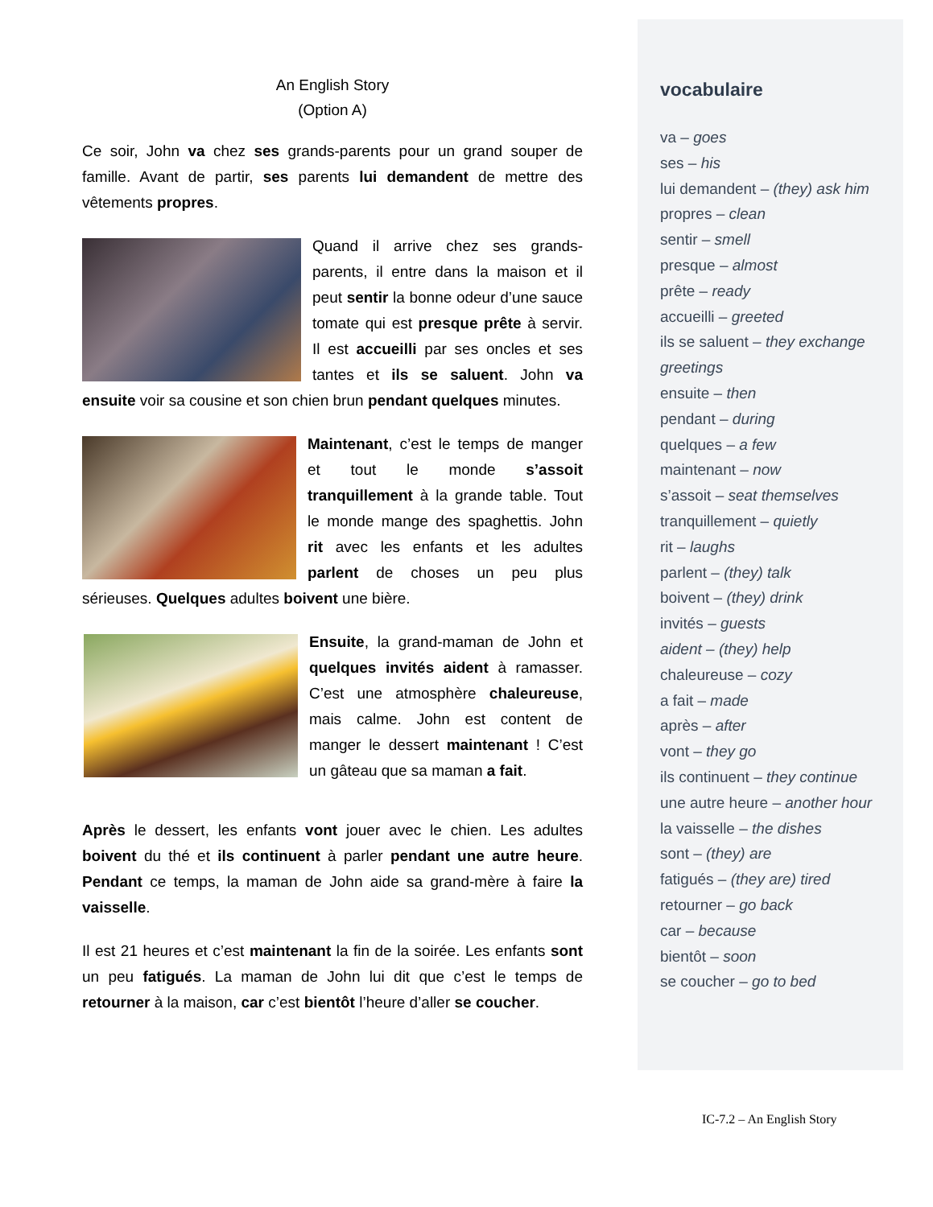An English Story
(Option A)
Ce soir, John va chez ses grands-parents pour un grand souper de famille. Avant de partir, ses parents lui demandent de mettre des vêtements propres.
Quand il arrive chez ses grands-parents, il entre dans la maison et il peut sentir la bonne odeur d’une sauce tomate qui est presque prête à servir. Il est accueilli par ses oncles et ses tantes et ils se saluent. John va ensuite voir sa cousine et son chien brun pendant quelques minutes.
Maintenant, c’est le temps de manger et tout le monde s’assoit tranquillement à la grande table. Tout le monde mange des spaghettis. John rit avec les enfants et les adultes parlent de choses un peu plus sérieuses. Quelques adultes boivent une bière.
Ensuite, la grand-maman de John et quelques invités aident à ramasser. C’est une atmosphère chaleureuse, mais calme. John est content de manger le dessert maintenant ! C’est un gâteau que sa maman a fait.
Après le dessert, les enfants vont jouer avec le chien. Les adultes boivent du thé et ils continuent à parler pendant une autre heure. Pendant ce temps, la maman de John aide sa grand-mère à faire la vaisselle.
Il est 21 heures et c’est maintenant la fin de la soirée. Les enfants sont un peu fatigués. La maman de John lui dit que c’est le temps de retourner à la maison, car c’est bientôt l’heure d’aller se coucher.
vocabulaire
va – goes
ses – his
lui demandent – (they) ask him
propres – clean
sentir – smell
presque – almost
prête – ready
accueilli – greeted
ils se saluent – they exchange greetings
ensuite – then
pendant – during
quelques – a few
maintenant – now
s’assoit – seat themselves
tranquillement – quietly
rit – laughs
parlent – (they) talk
boivent – (they) drink
invités – guests
aident – (they) help
chaleureuse – cozy
a fait – made
après – after
vont – they go
ils continuent – they continue
une autre heure – another hour
la vaisselle – the dishes
sont – (they) are
fatigués – (they are) tired
retourner – go back
car – because
bientôt – soon
se coucher – go to bed
IC-7.2 – An English Story